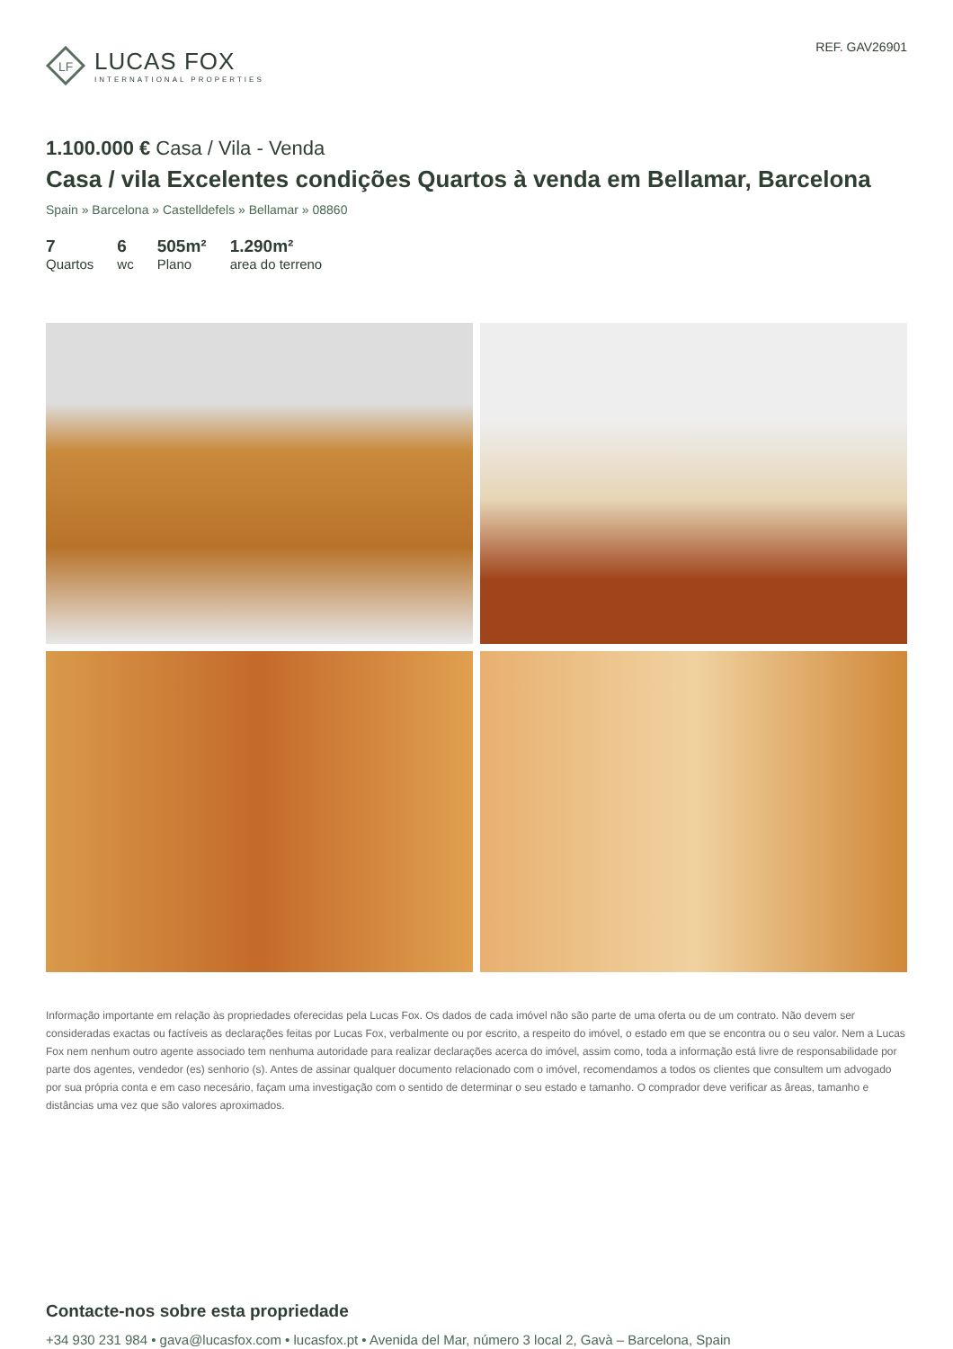LF
LUCAS FOX
INTERNATIONAL PROPERTIES
REF. GAV26901
1.100.000 € Casa / Vila - Venda
Casa / vila Excelentes condições Quartos à venda em Bellamar, Barcelona
Spain » Barcelona » Castelldefels » Bellamar » 08860
7
Quartos
6
wc
505m²
Plano
1.290m²
area do terreno
Informação importante em relação às propriedades oferecidas pela Lucas Fox. Os dados de cada imóvel não são parte de uma oferta ou de um contrato. Não devem ser consideradas exactas ou factíveis as declarações feitas por Lucas Fox, verbalmente ou por escrito, a respeito do imóvel, o estado em que se encontra ou o seu valor. Nem a Lucas Fox nem nenhum outro agente associado tem nenhuma autoridade para realizar declarações acerca do imóvel, assim como, toda a informação está livre de responsabilidade por parte dos agentes, vendedor (es) senhorio (s). Antes de assinar qualquer documento relacionado com o imóvel, recomendamos a todos os clientes que consultem um advogado por sua própria conta e em caso necesário, façam uma investigação com o sentido de determinar o seu estado e tamanho. O comprador deve verificar as âreas, tamanho e distâncias uma vez que são valores aproximados.
Contacte-nos sobre esta propriedade
+34 930 231 984 • gava@lucasfox.com • lucasfox.pt • Avenida del Mar, número 3 local 2, Gavà – Barcelona, Spain